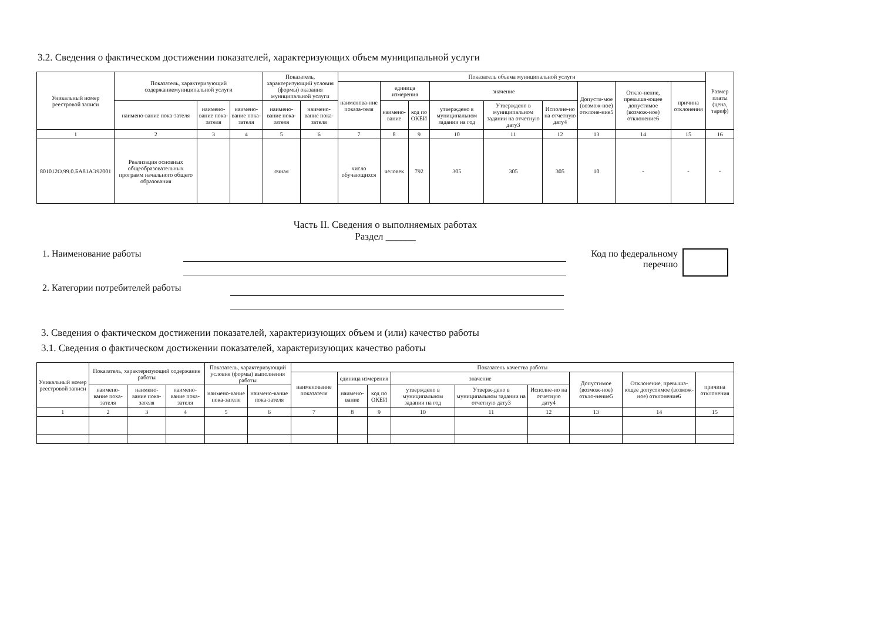3.2. Сведения о фактическом достижении показателей, характеризующих объем муниципальной услуги
| Уникальный номер реестровой записи | Показатель, характеризующий содержаниемуниципальной услуги | | | Показатель, характеризующий условия (формы) оказания муниципальной услуги | | Показатель объема муниципальной услуги | | | | | | | | | Размер платы (цена, тариф) |
| --- | --- | --- | --- | --- | --- | --- | --- | --- | --- | --- | --- | --- | --- | --- | --- |
| | | | | | | наименова-ние показа-теля | единица измерения | | значение | | | Допусти-мое (возмож-ное) отклоне-ние5 | Откло-нение, превыша-ющее допустимое (возмож-ное) отклонение6 | причина отклонения | |
| | наимено-вание пока-зателя | наимено-вание пока-зателя | наимено-вание пока-зателя | наимено-вание пока-зателя | наимено-вание пока-зателя | | наимено-вание | код по ОКЕИ | утверждено в муниципальном задании на год | Утверждено в муниципальном задании на отчетную дату3 | Исполне-но на отчетную дату4 | | | | |
| 1 | 2 | 3 | 4 | 5 | 6 | 7 | 8 | 9 | 10 | 11 | 12 | 13 | 14 | 15 | 16 |
| 801012О.99.0.БА81АЭ92001 | Реализация основных общеобразовательных программ начального общего образования | | | очная | | число обучающихся | человек | 792 | 305 | 305 | 305 | 10 | - | - | - |
Часть II. Сведения о выполняемых работах
Раздел ______
1. Наименование работы Код по федеральному перечню
2. Категории потребителей работы
3. Сведения о фактическом достижении показателей, характеризующих объем и (или) качество работы
3.1. Сведения о фактическом достижении показателей, характеризующих качество работы
| Уникальный номер реестровой записи | Показатель, характеризующий содержание работы | | | Показатель, характеризующий условия (формы) выполнения работы | | Показатель качества работы | | | | | | | | |
| --- | --- | --- | --- | --- | --- | --- | --- | --- | --- | --- | --- | --- | --- | --- |
| | | | | | | наименование показателя | единица измерения | | значение | | | Допустимое (возмож-ное) откло-нение5 | Отклонение, превыша-ющее допустимое (возмож-ное) отклонение6 | причина отклонения |
| | наимено-вание пока-зателя | наимено-вание пока-зателя | наимено-вание пока-зателя | наимено-вание пока-зателя | наимено-вание пока-зателя | | наимено-вание | код по ОКЕИ | утверждено в муниципальном задании на год | Утверж-дено в муниципальном задании на отчетную дату3 | Исполне-но на отчетную дату4 | | | |
| 1 | 2 | 3 | 4 | 5 | 6 | 7 | 8 | 9 | 10 | 11 | 12 | 13 | 14 | 15 |